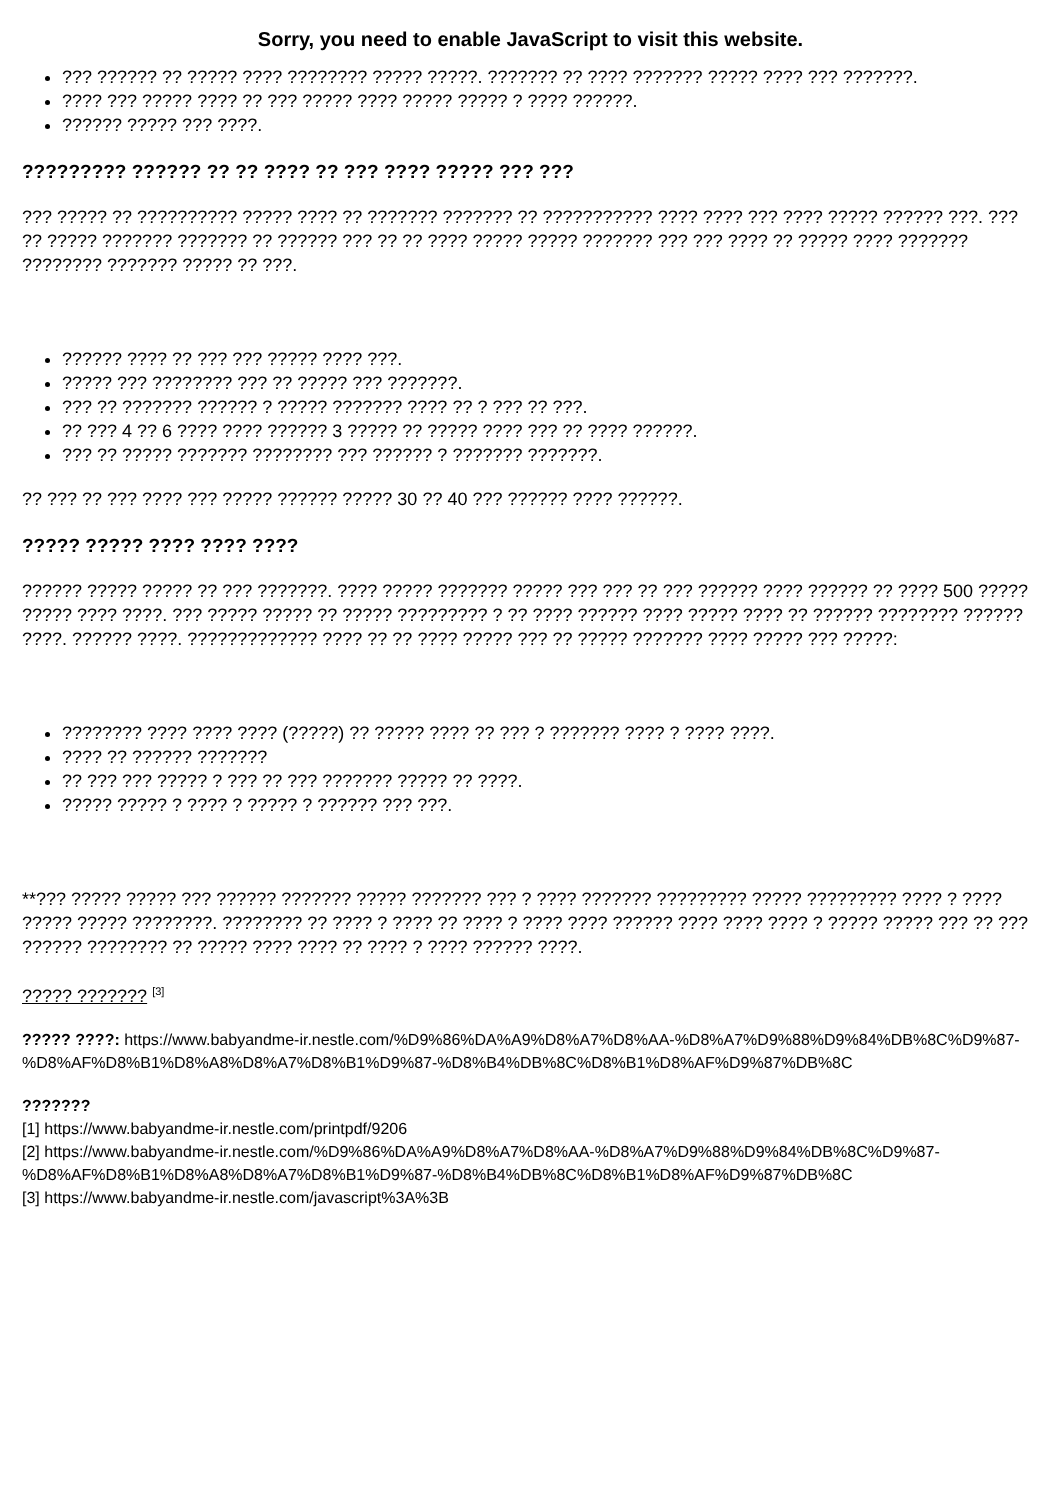Sorry, you need to enable JavaScript to visit this website.
??? ?????? ?? ????? ???? ???????? ????? ?????. ??????? ?? ???? ??????? ????? ???? ??? ???????.
???? ??? ????? ???? ?? ??? ????? ???? ????? ????? ? ???? ??????.
?????? ????? ??? ????.
????????? ?????? ?? ?? ???? ?? ??? ???? ????? ??? ???
??? ????? ?? ?????????? ????? ???? ?? ??????? ??????? ?? ??????????? ???? ???? ??? ???? ????? ?????? ???. ??? ?? ????? ??????? ??????? ?? ?????? ??? ?? ?? ???? ????? ????? ??????? ??? ??? ???? ?? ????? ???? ??????? ???????? ??????? ????? ?? ???.
?????? ???? ?? ??? ??? ????? ???? ???.
????? ??? ???????? ??? ?? ????? ??? ???????.
??? ?? ??????? ?????? ? ????? ??????? ???? ?? ? ??? ?? ???.
?? ??? 4 ?? 6 ???? ???? ?????? 3 ????? ?? ????? ???? ??? ?? ???? ??????.
??? ?? ????? ??????? ???????? ??? ?????? ? ??????? ???????.
?? ??? ?? ??? ???? ??? ????? ?????? ????? 30 ?? 40 ??? ?????? ???? ??????.
????? ????? ???? ???? ????
?????? ????? ????? ?? ??? ???????. ???? ????? ??????? ????? ??? ??? ?? ??? ?????? ???? ?????? ?? ???? 500 ????? ????? ???? ????. ??? ????? ????? ?? ????? ????????? ? ?? ???? ?????? ???? ????? ???? ?? ?????? ???????? ?????? ????. ?????? ????. ????????????? ???? ?? ?? ???? ????? ??? ?? ????? ??????? ???? ????? ??? ?????:
???????? ???? ???? ???? (?????) ?? ????? ???? ?? ??? ? ??????? ???? ? ???? ????.
???? ?? ?????? ???????
?? ??? ??? ????? ? ??? ?? ??? ??????? ????? ?? ????.
????? ????? ? ???? ? ????? ? ?????? ??? ???.
**??? ????? ????? ??? ?????? ??????? ????? ??????? ??? ? ???? ??????? ????????? ????? ????????? ???? ? ???? ????? ????? ????????. ???????? ?? ???? ? ???? ?? ???? ? ???? ???? ?????? ???? ???? ???? ? ????? ????? ??? ?? ??? ?????? ???????? ?? ????? ???? ???? ?? ???? ? ???? ?????? ????.
????? ??????? <sup>[3]</sup>
????? ????: https://www.babyandme-ir.nestle.com/%D9%86%DA%A9%D8%A7%D8%AA-%D8%A7%D9%88%D9%84%DB%8C%D9%87-%D8%AF%D8%B1%D8%A8%D8%A7%D8%B1%D9%87-%D8%B4%DB%8C%D8%B1%D8%AF%D9%87%DB%8C
???????
[1] https://www.babyandme-ir.nestle.com/printpdf/9206
[2] https://www.babyandme-ir.nestle.com/%D9%86%DA%A9%D8%A7%D8%AA-%D8%A7%D9%88%D9%84%DB%8C%D9%87-%D8%AF%D8%B1%D8%A8%D8%A7%D8%B1%D9%87-%D8%B4%DB%8C%D8%B1%D8%AF%D9%87%DB%8C
[3] https://www.babyandme-ir.nestle.com/javascript%3A%3B